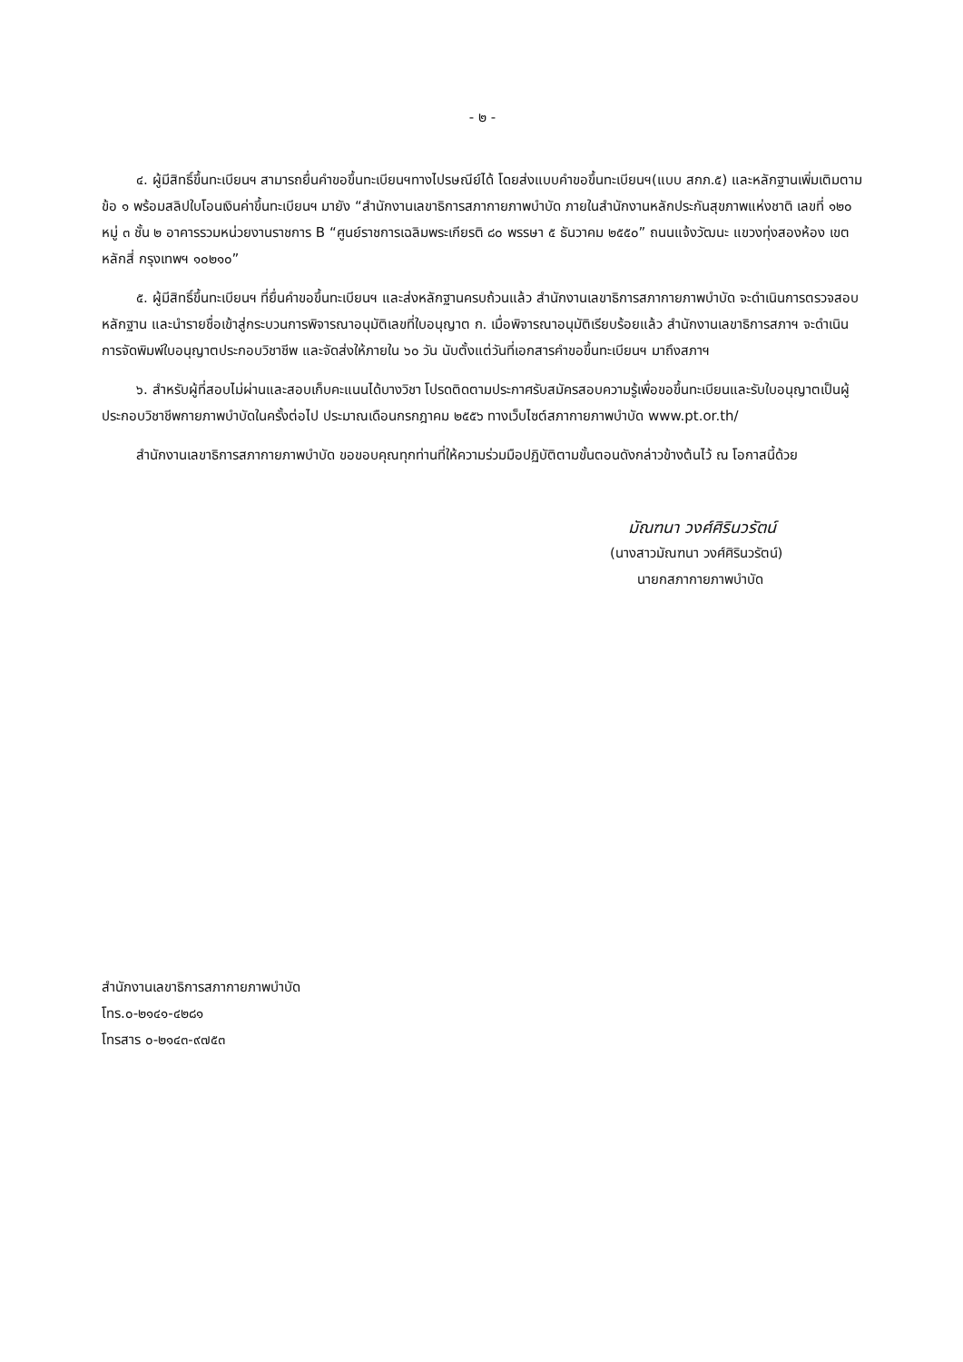- ๒ -
๔. ผู้มีสิทธิ์ขึ้นทะเบียนฯ สามารถยื่นคำขอขึ้นทะเบียนฯทางไปรษณีย์ได้ โดยส่งแบบคำขอขึ้นทะเบียนฯ(แบบ สกภ.๕) และหลักฐานเพิ่มเติมตามข้อ ๑ พร้อมสลิปใบโอนเงินค่าขึ้นทะเบียนฯ มายัง “สำนักงานเลขาธิการสภากายภาพบำบัด ภายในสำนักงานหลักประกันสุขภาพแห่งชาติ เลขที่ ๑๒๐ หมู่ ๓ ชั้น ๒ อาคารรวมหน่วยงานราชการ B “ศูนย์ราชการเฉลิมพระเกียรติ ๘๐ พรรษา ๕ ธันวาคม ๒๕๕๐” ถนนแจ้งวัฒนะ แขวงทุ่งสองห้อง เขตหลักสี่ กรุงเทพฯ ๑๐๒๑๐”
๕. ผู้มีสิทธิ์ขึ้นทะเบียนฯ ที่ยื่นคำขอขึ้นทะเบียนฯ และส่งหลักฐานครบถ้วนแล้ว สำนักงานเลขาธิการสภากายภาพบำบัด จะดำเนินการตรวจสอบหลักฐาน และนำรายชื่อเข้าสู่กระบวนการพิจารณาอนุมัติเลขที่ใบอนุญาต ก. เมื่อพิจารณาอนุมัติเรียบร้อยแล้ว สำนักงานเลขาธิการสภาฯ จะดำเนินการจัดพิมพ์ใบอนุญาตประกอบวิชาชีพ และจัดส่งให้ภายใน ๖๐ วัน นับตั้งแต่วันที่เอกสารคำขอขึ้นทะเบียนฯ มาถึงสภาฯ
๖. สำหรับผู้ที่สอบไม่ผ่านและสอบเก็บคะแนนได้บางวิชา โปรดติดตามประกาศรับสมัครสอบความรู้เพื่อขอขึ้นทะเบียนและรับใบอนุญาตเป็นผู้ประกอบวิชาชีพกายภาพบำบัดในครั้งต่อไป ประมาณเดือนกรกฎาคม ๒๕๕๖ ทางเว็บไซต์สภากายภาพบำบัด www.pt.or.th/
สำนักงานเลขาธิการสภากายภาพบำบัด ขอขอบคุณทุกท่านที่ให้ความร่วมมือปฏิบัติตามขั้นตอนดังกล่าวข้างต้นไว้ ณ โอกาสนี้ด้วย
มัณฑนา วงศ์ศิรินวรัตน์
(นางสาวมัณฑนา วงศ์ศิรินวรัตน์)
นายกสภากายภาพบำบัด
สำนักงานเลขาธิการสภากายภาพบำบัด
โทร.๐-๒๑๔๑-๔๒๘๑
โทรสาร ๐-๒๑๔๓-๙๗๕๓